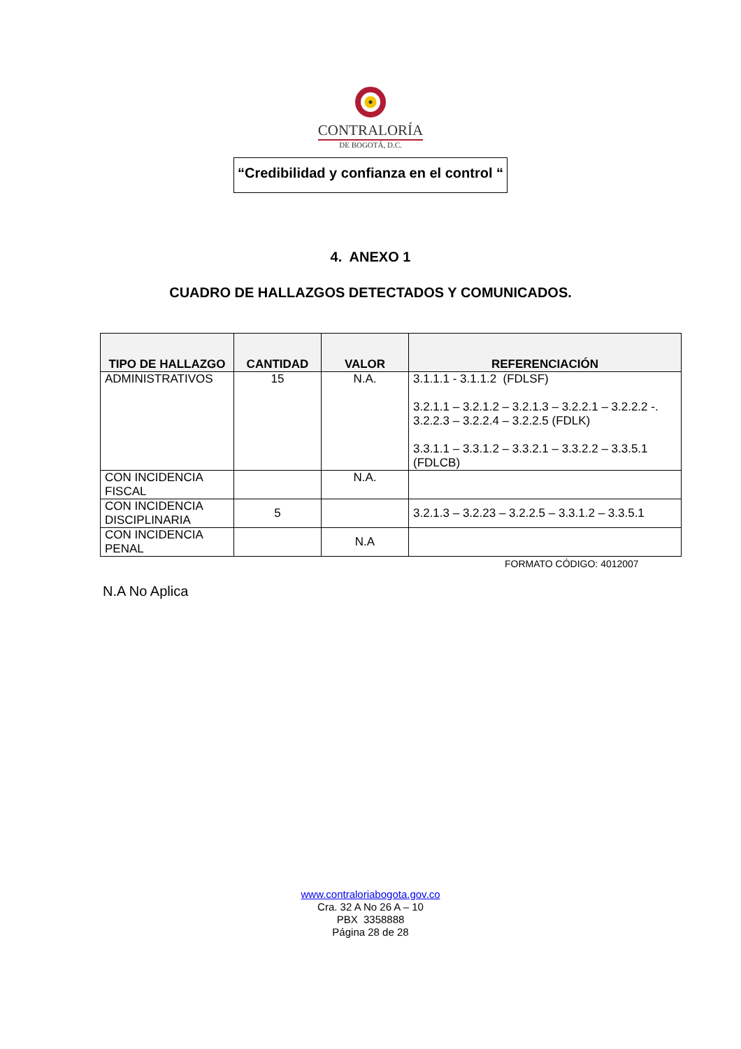CONTRALORÍA
DE BOGOTÁ, D.C.
“Credibilidad y confianza en el control “
4. ANEXO 1
CUADRO DE HALLAZGOS DETECTADOS Y COMUNICADOS.
| TIPO DE HALLAZGO | CANTIDAD | VALOR | REFERENCIACIÓN |
| --- | --- | --- | --- |
| ADMINISTRATIVOS | 15 | N.A. | 3.1.1.1 - 3.1.1.2 (FDLSF) 3.2.1.1 – 3.2.1.2 – 3.2.1.3 – 3.2.2.1 – 3.2.2.2 -. 3.2.2.3 – 3.2.2.4 – 3.2.2.5 (FDLK) 3.3.1.1 – 3.3.1.2 – 3.3.2.1 – 3.3.2.2 – 3.3.5.1 (FDLCB) |
| CON INCIDENCIA FISCAL | | N.A. | |
| CON INCIDENCIA DISCIPLINARIA | 5 | | 3.2.1.3 – 3.2.23 – 3.2.2.5 – 3.3.1.2 – 3.3.5.1 |
| CON INCIDENCIA PENAL | | N.A | |
FORMATO CÓDIGO: 4012007
N.A No Aplica
www.contraloriabogota.gov.co
Cra. 32 A No 26 A – 10
PBX 3358888
Página 28 de 28